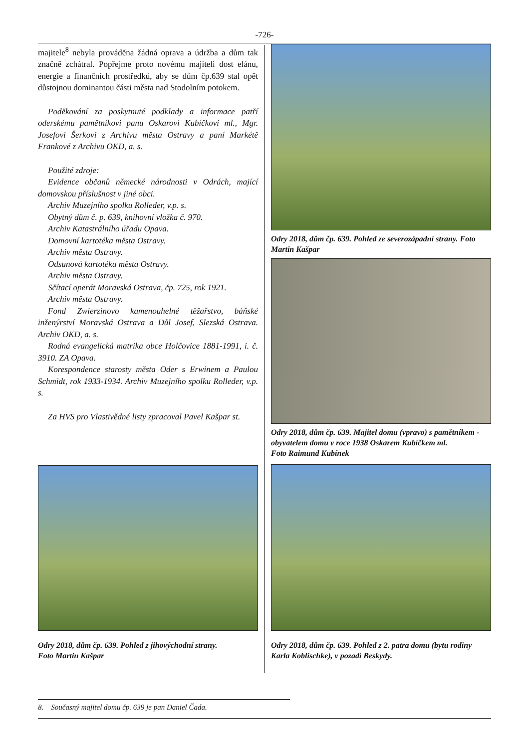-726-
majitele<sup>8</sup> nebyla prováděna žádná oprava a údržba a dům tak značně zchátral. Popřejme proto novému majiteli dost elánu, energie a finančních prostředků, aby se dům čp.639 stal opět důstojnou dominantou části města nad Stodolním potokem.
Poděkování za poskytnuté podklady a informace patří oderskému pamětníkovi panu Oskarovi Kubíčkovi ml., Mgr. Josefovi Šerkovi z Archivu města Ostravy a paní Markétě Frankové z Archivu OKD, a. s.
Použité zdroje:
Evidence občanů německé národnosti v Odrách, mající domovskou příslušnost v jiné obci.
Archiv Muzejního spolku Rolleder, v.p. s.
Obytný dům č. p. 639, knihovní vložka č. 970.
Archiv Katastrálního úřadu Opava.
Domovní kartotéka města Ostravy.
Archiv města Ostravy.
Odsunová kartotéka města Ostravy.
Archiv města Ostravy.
Sčítací operát Moravská Ostrava, čp. 725, rok 1921.
Archiv města Ostravy.
Fond Zwierzinovo kamenouhelné těžařstvo, báňské inženýrství Moravská Ostrava a Důl Josef, Slezská Ostrava. Archiv OKD, a. s.
Rodná evangelická matrika obce Holčovice 1881-1991, i. č. 3910. ZA Opava.
Korespondence starosty města Oder s Erwinem a Paulou Schmidt, rok 1933-1934. Archiv Muzejního spolku Rolleder, v.p. s.
Za HVS pro Vlastivědné listy zpracoval Pavel Kašpar st.
Odry 2018, dům čp. 639. Pohled z jihovýchodní strany.
Foto Martin Kašpar
Odry 2018, dům čp. 639. Pohled ze severozápadní strany. Foto Martin Kašpar
Odry 2018, dům čp. 639. Majitel domu (vpravo) s pamětníkem - obyvatelem domu v roce 1938 Oskarem Kubíčkem ml.
Foto Raimund Kubínek
Odry 2018, dům čp. 639. Pohled z 2. patra domu (bytu rodiny Karla Koblischke), v pozadí Beskydy.
8. Současný majitel domu čp. 639 je pan Daniel Čada.